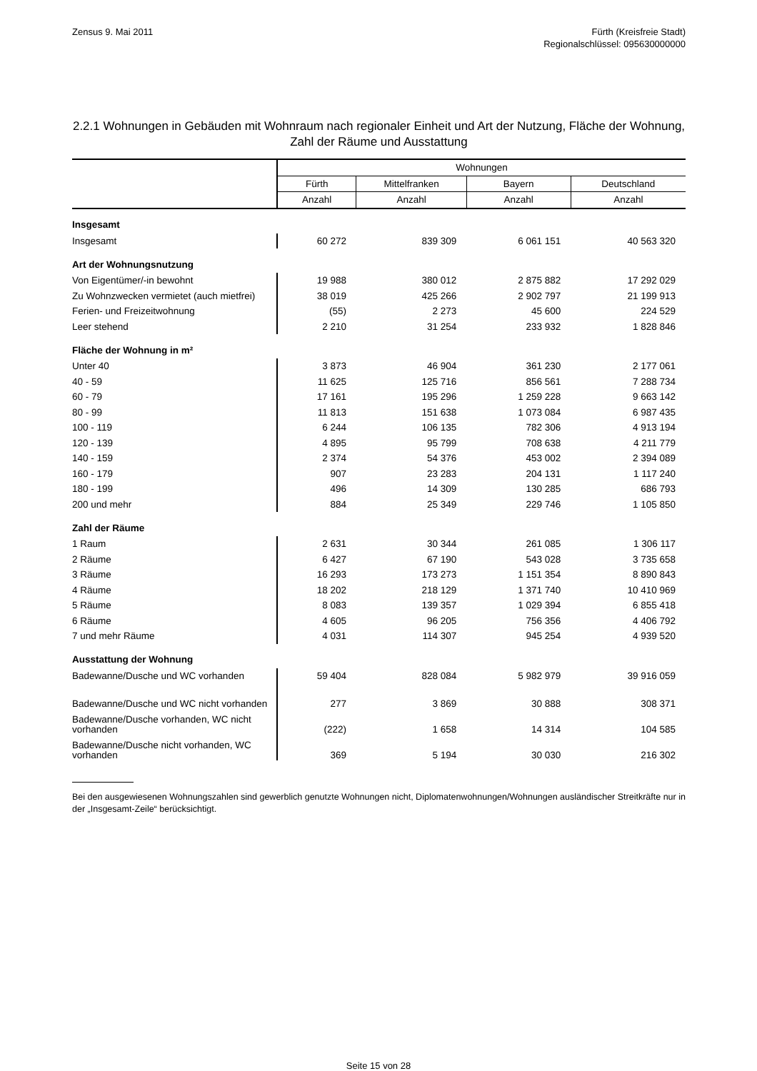Zensus 9. Mai 2011 Fürth (Kreisfreie Stadt)
Regionalschlüssel: 095630000000
2.2.1 Wohnungen in Gebäuden mit Wohnraum nach regionaler Einheit und Art der Nutzung, Fläche der Wohnung, Zahl der Räume und Ausstattung
| | Wohnungen | | | |
| --- | --- | --- | --- | --- |
| | Fürth | Mittelfranken | Bayern | Deutschland |
| | Anzahl | Anzahl | Anzahl | Anzahl |
| Insgesamt | | | | |
| Insgesamt | 60 272 | 839 309 | 6 061 151 | 40 563 320 |
| Art der Wohnungsnutzung | | | | |
| Von Eigentümer/-in bewohnt | 19 988 | 380 012 | 2 875 882 | 17 292 029 |
| Zu Wohnzwecken vermietet (auch mietfrei) | 38 019 | 425 266 | 2 902 797 | 21 199 913 |
| Ferien- und Freizeitwohnung | (55) | 2 273 | 45 600 | 224 529 |
| Leer stehend | 2 210 | 31 254 | 233 932 | 1 828 846 |
| Fläche der Wohnung in m² | | | | |
| Unter 40 | 3 873 | 46 904 | 361 230 | 2 177 061 |
| 40 - 59 | 11 625 | 125 716 | 856 561 | 7 288 734 |
| 60 - 79 | 17 161 | 195 296 | 1 259 228 | 9 663 142 |
| 80 - 99 | 11 813 | 151 638 | 1 073 084 | 6 987 435 |
| 100 - 119 | 6 244 | 106 135 | 782 306 | 4 913 194 |
| 120 - 139 | 4 895 | 95 799 | 708 638 | 4 211 779 |
| 140 - 159 | 2 374 | 54 376 | 453 002 | 2 394 089 |
| 160 - 179 | 907 | 23 283 | 204 131 | 1 117 240 |
| 180 - 199 | 496 | 14 309 | 130 285 | 686 793 |
| 200 und mehr | 884 | 25 349 | 229 746 | 1 105 850 |
| Zahl der Räume | | | | |
| 1 Raum | 2 631 | 30 344 | 261 085 | 1 306 117 |
| 2 Räume | 6 427 | 67 190 | 543 028 | 3 735 658 |
| 3 Räume | 16 293 | 173 273 | 1 151 354 | 8 890 843 |
| 4 Räume | 18 202 | 218 129 | 1 371 740 | 10 410 969 |
| 5 Räume | 8 083 | 139 357 | 1 029 394 | 6 855 418 |
| 6 Räume | 4 605 | 96 205 | 756 356 | 4 406 792 |
| 7 und mehr Räume | 4 031 | 114 307 | 945 254 | 4 939 520 |
| Ausstattung der Wohnung | | | | |
| Badewanne/Dusche und WC vorhanden | 59 404 | 828 084 | 5 982 979 | 39 916 059 |
| Badewanne/Dusche und WC nicht vorhanden | 277 | 3 869 | 30 888 | 308 371 |
| Badewanne/Dusche vorhanden, WC nicht vorhanden | (222) | 1 658 | 14 314 | 104 585 |
| Badewanne/Dusche nicht vorhanden, WC vorhanden | 369 | 5 194 | 30 030 | 216 302 |
Bei den ausgewiesenen Wohnungszahlen sind gewerblich genutzte Wohnungen nicht, Diplomatenwohnungen/Wohnungen ausländischer Streitkräfte nur in der „Insgesamt-Zeile“ berücksichtigt.
Seite 15 von 28